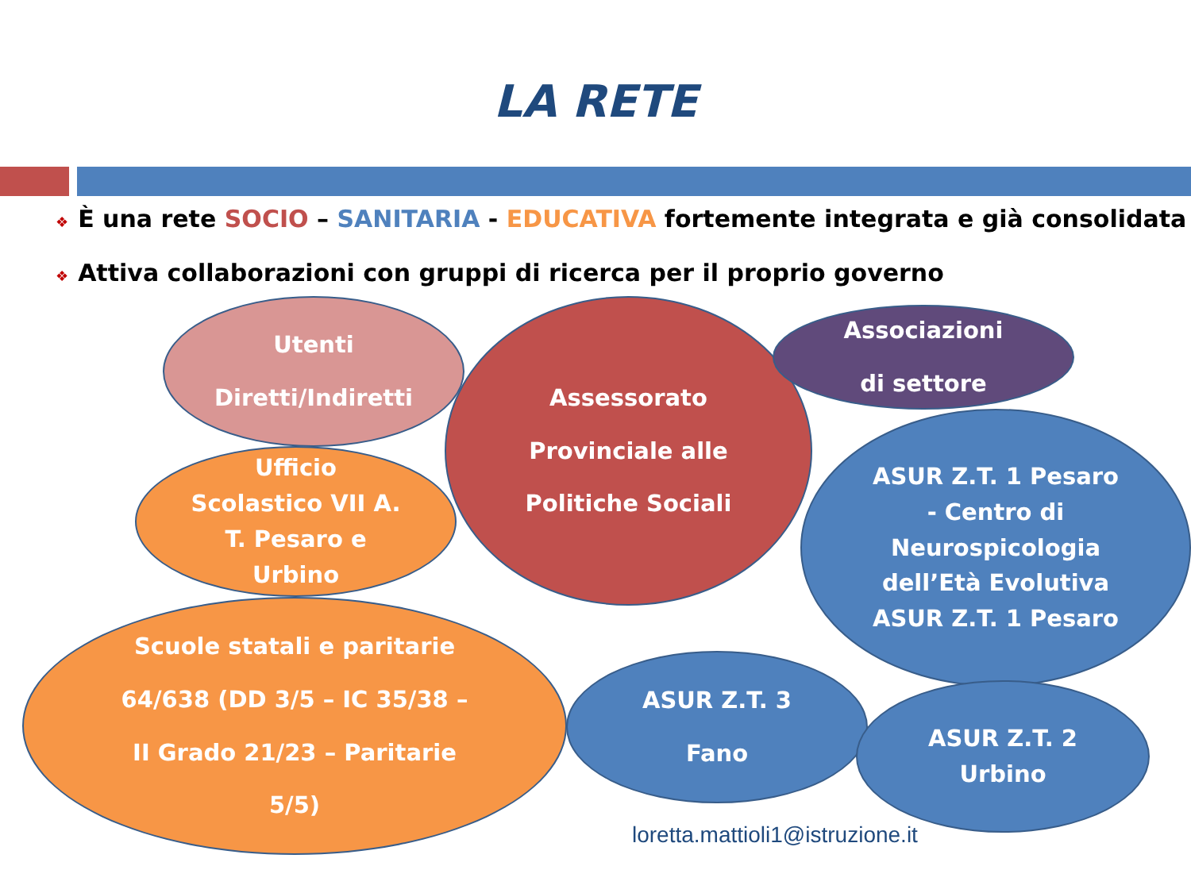LA RETE
❖ È una rete SOCIO – SANITARIA - EDUCATIVA fortemente integrata e già consolidata
❖ Attiva collaborazioni con gruppi di ricerca per il proprio governo
Utenti
Diretti/Indiretti
Assessorato
Provinciale alle
Politiche Sociali
Associazioni
di settore
Ufficio
Scolastico VII A.
T. Pesaro e
Urbino
ASUR Z.T. 1 Pesaro
- Centro di
Neurospicologia
dell’Età Evolutiva
ASUR Z.T. 1 Pesaro
Scuole statali e paritarie
64/638 (DD 3/5 – IC 35/38 –
II Grado 21/23 – Paritarie
5/5)
ASUR Z.T. 3
Fano
ASUR Z.T. 2
Urbino
loretta.mattioli1@istruzione.it